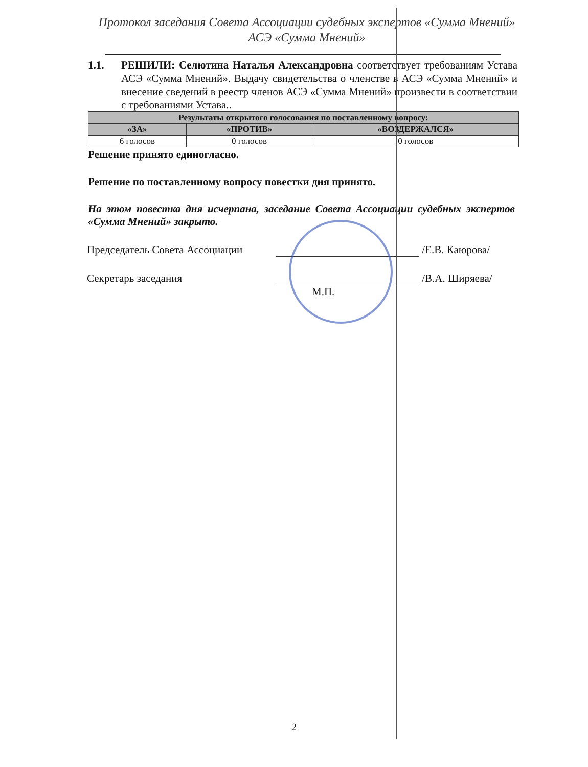Протокол заседания Совета Ассоциации судебных экспертов «Сумма Мнений»
АСЭ «Сумма Мнений»
1.1. РЕШИЛИ: Селютина Наталья Александровна соответствует требованиям Устава АСЭ «Сумма Мнений». Выдачу свидетельства о членстве в АСЭ «Сумма Мнений» и внесение сведений в реестр членов АСЭ «Сумма Мнений» произвести в соответствии с требованиями Устава..
| Результаты открытого голосования по поставленному вопросу: | | |
| --- | --- | --- |
| «ЗА» | «ПРОТИВ» | «ВОЗДЕРЖАЛСЯ» |
| 6 голосов | 0 голосов | 0 голосов |
Решение принято единогласно.
Решение по поставленному вопросу повестки дня принято.
На этом повестка дня исчерпана, заседание Совета Ассоциации судебных экспертов «Сумма Мнений» закрыто.
Председатель Совета Ассоциации
/Е.В. Каюрова/
Секретарь заседания /В.А. Ширяева/
М.П.
2